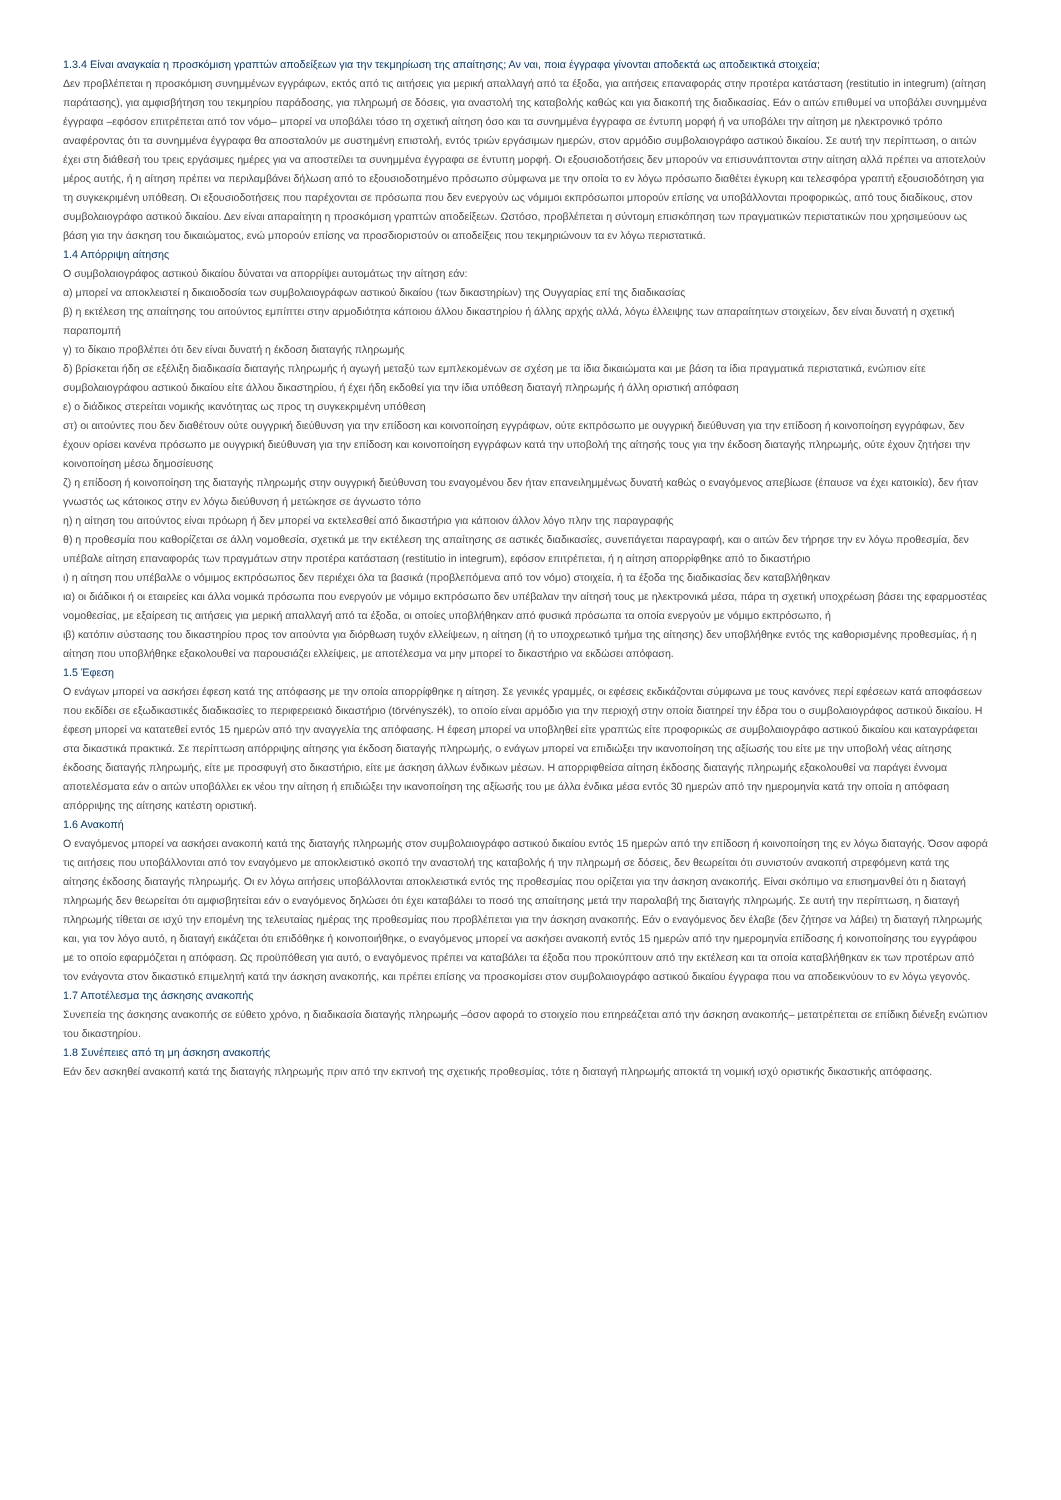1.3.4 Είναι αναγκαία η προσκόμιση γραπτών αποδείξεων για την τεκμηρίωση της απαίτησης; Αν ναι, ποια έγγραφα γίνονται αποδεκτά ως αποδεικτικά στοιχεία;
Δεν προβλέπεται η προσκόμιση συνημμένων εγγράφων, εκτός από τις αιτήσεις για μερική απαλλαγή από τα έξοδα, για αιτήσεις επαναφοράς στην προτέρα κατάσταση (restitutio in integrum) (αίτηση παράτασης), για αμφισβήτηση του τεκμηρίου παράδοσης, για πληρωμή σε δόσεις, για αναστολή της καταβολής καθώς και για διακοπή της διαδικασίας. Εάν ο αιτών επιθυμεί να υποβάλει συνημμένα έγγραφα –εφόσον επιτρέπεται από τον νόμο– μπορεί να υποβάλει τόσο τη σχετική αίτηση όσο και τα συνημμένα έγγραφα σε έντυπη μορφή ή να υποβάλει την αίτηση με ηλεκτρονικό τρόπο αναφέροντας ότι τα συνημμένα έγγραφα θα αποσταλούν με συστημένη επιστολή, εντός τριών εργάσιμων ημερών, στον αρμόδιο συμβολαιογράφο αστικού δικαίου. Σε αυτή την περίπτωση, ο αιτών έχει στη διάθεσή του τρεις εργάσιμες ημέρες για να αποστείλει τα συνημμένα έγγραφα σε έντυπη μορφή. Οι εξουσιοδοτήσεις δεν μπορούν να επισυνάπτονται στην αίτηση αλλά πρέπει να αποτελούν μέρος αυτής, ή η αίτηση πρέπει να περιλαμβάνει δήλωση από το εξουσιοδοτημένο πρόσωπο σύμφωνα με την οποία το εν λόγω πρόσωπο διαθέτει έγκυρη και τελεσφόρα γραπτή εξουσιοδότηση για τη συγκεκριμένη υπόθεση. Οι εξουσιοδοτήσεις που παρέχονται σε πρόσωπα που δεν ενεργούν ως νόμιμοι εκπρόσωποι μπορούν επίσης να υποβάλλονται προφορικώς, από τους διαδίκους, στον συμβολαιογράφο αστικού δικαίου. Δεν είναι απαραίτητη η προσκόμιση γραπτών αποδείξεων. Ωστόσο, προβλέπεται η σύντομη επισκόπηση των πραγματικών περιστατικών που χρησιμεύουν ως βάση για την άσκηση του δικαιώματος, ενώ μπορούν επίσης να προσδιοριστούν οι αποδείξεις που τεκμηριώνουν τα εν λόγω περιστατικά.
1.4 Απόρριψη αίτησης
Ο συμβολαιογράφος αστικού δικαίου δύναται να απορρίψει αυτομάτως την αίτηση εάν:
α) μπορεί να αποκλειστεί η δικαιοδοσία των συμβολαιογράφων αστικού δικαίου (των δικαστηρίων) της Ουγγαρίας επί της διαδικασίας
β) η εκτέλεση της απαίτησης του αιτούντος εμπίπτει στην αρμοδιότητα κάποιου άλλου δικαστηρίου ή άλλης αρχής αλλά, λόγω έλλειψης των απαραίτητων στοιχείων, δεν είναι δυνατή η σχετική παραπομπή
γ) το δίκαιο προβλέπει ότι δεν είναι δυνατή η έκδοση διαταγής πληρωμής
δ) βρίσκεται ήδη σε εξέλιξη διαδικασία διαταγής πληρωμής ή αγωγή μεταξύ των εμπλεκομένων σε σχέση με τα ίδια δικαιώματα και με βάση τα ίδια πραγματικά περιστατικά, ενώπιον είτε συμβολαιογράφου αστικού δικαίου είτε άλλου δικαστηρίου, ή έχει ήδη εκδοθεί για την ίδια υπόθεση διαταγή πληρωμής ή άλλη οριστική απόφαση
ε) ο διάδικος στερείται νομικής ικανότητας ως προς τη συγκεκριμένη υπόθεση
στ) οι αιτούντες που δεν διαθέτουν ούτε ουγγρική διεύθυνση για την επίδοση και κοινοποίηση εγγράφων, ούτε εκπρόσωπο με ουγγρική διεύθυνση για την επίδοση ή κοινοποίηση εγγράφων, δεν έχουν ορίσει κανένα πρόσωπο με ουγγρική διεύθυνση για την επίδοση και κοινοποίηση εγγράφων κατά την υποβολή της αίτησής τους για την έκδοση διαταγής πληρωμής, ούτε έχουν ζητήσει την κοινοποίηση μέσω δημοσίευσης
ζ) η επίδοση ή κοινοποίηση της διαταγής πληρωμής στην ουγγρική διεύθυνση του εναγομένου δεν ήταν επανειλημμένως δυνατή καθώς ο εναγόμενος απεβίωσε (έπαυσε να έχει κατοικία), δεν ήταν γνωστός ως κάτοικος στην εν λόγω διεύθυνση ή μετώκησε σε άγνωστο τόπο
η) η αίτηση του αιτούντος είναι πρόωρη ή δεν μπορεί να εκτελεσθεί από δικαστήριο για κάποιον άλλον λόγο πλην της παραγραφής
θ) η προθεσμία που καθορίζεται σε άλλη νομοθεσία, σχετικά με την εκτέλεση της απαίτησης σε αστικές διαδικασίες, συνεπάγεται παραγραφή, και ο αιτών δεν τήρησε την εν λόγω προθεσμία, δεν υπέβαλε αίτηση επαναφοράς των πραγμάτων στην προτέρα κατάσταση (restitutio in integrum), εφόσον επιτρέπεται, ή η αίτηση απορρίφθηκε από το δικαστήριο
ι) η αίτηση που υπέβαλλε ο νόμιμος εκπρόσωπος δεν περιέχει όλα τα βασικά (προβλεπόμενα από τον νόμο) στοιχεία, ή τα έξοδα της διαδικασίας δεν καταβλήθηκαν
ια) οι διάδικοι ή οι εταιρείες και άλλα νομικά πρόσωπα που ενεργούν με νόμιμο εκπρόσωπο δεν υπέβαλαν την αίτησή τους με ηλεκτρονικά μέσα, πάρα τη σχετική υποχρέωση βάσει της εφαρμοστέας νομοθεσίας, με εξαίρεση τις αιτήσεις για μερική απαλλαγή από τα έξοδα, οι οποίες υποβλήθηκαν από φυσικά πρόσωπα τα οποία ενεργούν με νόμιμο εκπρόσωπο, ή
ιβ) κατόπιν σύστασης του δικαστηρίου προς τον αιτούντα για διόρθωση τυχόν ελλείψεων, η αίτηση (ή το υποχρεωτικό τμήμα της αίτησης) δεν υποβλήθηκε εντός της καθορισμένης προθεσμίας, ή η αίτηση που υποβλήθηκε εξακολουθεί να παρουσιάζει ελλείψεις, με αποτέλεσμα να μην μπορεί το δικαστήριο να εκδώσει απόφαση.
1.5 Έφεση
Ο ενάγων μπορεί να ασκήσει έφεση κατά της απόφασης με την οποία απορρίφθηκε η αίτηση. Σε γενικές γραμμές, οι εφέσεις εκδικάζονται σύμφωνα με τους κανόνες περί εφέσεων κατά αποφάσεων που εκδίδει σε εξωδικαστικές διαδικασίες το περιφερειακό δικαστήριο (törvényszék), το οποίο είναι αρμόδιο για την περιοχή στην οποία διατηρεί την έδρα του ο συμβολαιογράφος αστικού δικαίου. Η έφεση μπορεί να κατατεθεί εντός 15 ημερών από την αναγγελία της απόφασης. Η έφεση μπορεί να υποβληθεί είτε γραπτώς είτε προφορικώς σε συμβολαιογράφο αστικού δικαίου και καταγράφεται στα δικαστικά πρακτικά. Σε περίπτωση απόρριψης αίτησης για έκδοση διαταγής πληρωμής, ο ενάγων μπορεί να επιδιώξει την ικανοποίηση της αξίωσής του είτε με την υποβολή νέας αίτησης έκδοσης διαταγής πληρωμής, είτε με προσφυγή στο δικαστήριο, είτε με άσκηση άλλων ένδικων μέσων. Η απορριφθείσα αίτηση έκδοσης διαταγής πληρωμής εξακολουθεί να παράγει έννομα αποτελέσματα εάν ο αιτών υποβάλλει εκ νέου την αίτηση ή επιδιώξει την ικανοποίηση της αξίωσής του με άλλα ένδικα μέσα εντός 30 ημερών από την ημερομηνία κατά την οποία η απόφαση απόρριψης της αίτησης κατέστη οριστική.
1.6 Ανακοπή
Ο εναγόμενος μπορεί να ασκήσει ανακοπή κατά της διαταγής πληρωμής στον συμβολαιογράφο αστικού δικαίου εντός 15 ημερών από την επίδοση ή κοινοποίηση της εν λόγω διαταγής. Όσον αφορά τις αιτήσεις που υποβάλλονται από τον εναγόμενο με αποκλειστικό σκοπό την αναστολή της καταβολής ή την πληρωμή σε δόσεις, δεν θεωρείται ότι συνιστούν ανακοπή στρεφόμενη κατά της αίτησης έκδοσης διαταγής πληρωμής. Οι εν λόγω αιτήσεις υποβάλλονται αποκλειστικά εντός της προθεσμίας που ορίζεται για την άσκηση ανακοπής. Είναι σκόπιμο να επισημανθεί ότι η διαταγή πληρωμής δεν θεωρείται ότι αμφισβητείται εάν ο εναγόμενος δηλώσει ότι έχει καταβάλει το ποσό της απαίτησης μετά την παραλαβή της διαταγής πληρωμής. Σε αυτή την περίπτωση, η διαταγή πληρωμής τίθεται σε ισχύ την επομένη της τελευταίας ημέρας της προθεσμίας που προβλέπεται για την άσκηση ανακοπής. Εάν ο εναγόμενος δεν έλαβε (δεν ζήτησε να λάβει) τη διαταγή πληρωμής και, για τον λόγο αυτό, η διαταγή εικάζεται ότι επιδόθηκε ή κοινοποιήθηκε, ο εναγόμενος μπορεί να ασκήσει ανακοπή εντός 15 ημερών από την ημερομηνία επίδοσης ή κοινοποίησης του εγγράφου με το οποίο εφαρμόζεται η απόφαση. Ως προϋπόθεση για αυτό, ο εναγόμενος πρέπει να καταβάλει τα έξοδα που προκύπτουν από την εκτέλεση και τα οποία καταβλήθηκαν εκ των προτέρων από τον ενάγοντα στον δικαστικό επιμελητή κατά την άσκηση ανακοπής, και πρέπει επίσης να προσκομίσει στον συμβολαιογράφο αστικού δικαίου έγγραφα που να αποδεικνύουν το εν λόγω γεγονός.
1.7 Αποτέλεσμα της άσκησης ανακοπής
Συνεπεία της άσκησης ανακοπής σε εύθετο χρόνο, η διαδικασία διαταγής πληρωμής –όσον αφορά το στοιχείο που επηρεάζεται από την άσκηση ανακοπής– μετατρέπεται σε επίδικη διένεξη ενώπιον του δικαστηρίου.
1.8 Συνέπειες από τη μη άσκηση ανακοπής
Εάν δεν ασκηθεί ανακοπή κατά της διαταγής πληρωμής πριν από την εκπνοή της σχετικής προθεσμίας, τότε η διαταγή πληρωμής αποκτά τη νομική ισχύ οριστικής δικαστικής απόφασης.